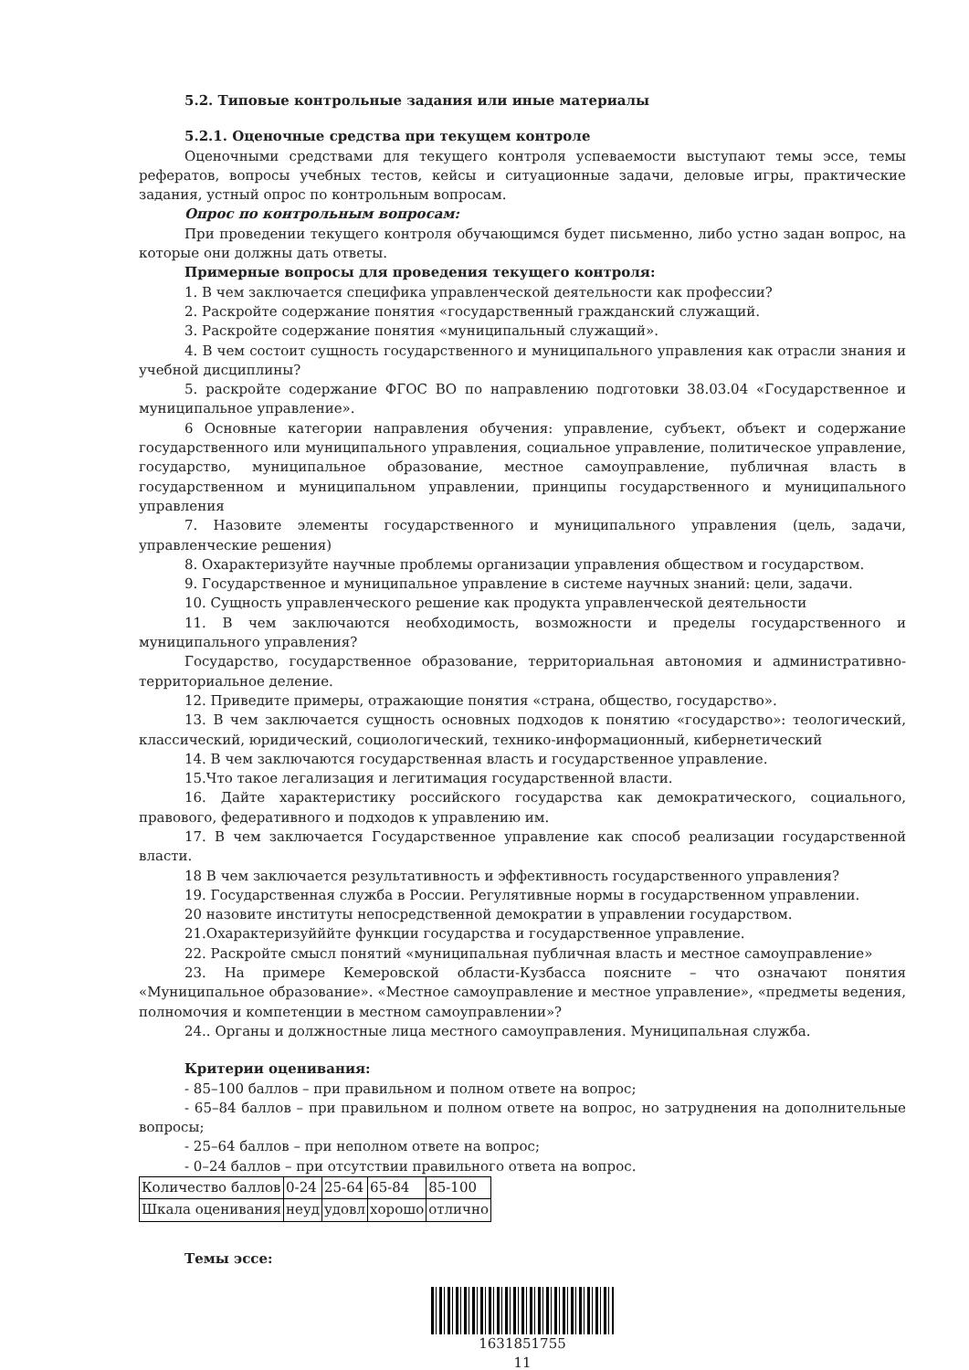5.2. Типовые контрольные задания или иные материалы
5.2.1. Оценочные средства при текущем контроле
Оценочными средствами для текущего контроля успеваемости выступают темы эссе, темы рефератов, вопросы учебных тестов, кейсы и ситуационные задачи, деловые игры, практические задания, устный опрос по контрольным вопросам.
Опрос по контрольным вопросам:
При проведении текущего контроля обучающимся будет письменно, либо устно задан вопрос, на которые они должны дать ответы.
Примерные вопросы для проведения текущего контроля:
1. В чем заключается специфика управленческой деятельности как профессии?
2. Раскройте содержание понятия «государственный гражданский служащий.
3. Раскройте содержание понятия «муниципальный служащий».
4. В чем состоит сущность государственного и муниципального управления как отрасли знания и учебной дисциплины?
5. раскройте содержание ФГОС ВО по направлению подготовки 38.03.04 «Государственное и муниципальное управление».
6 Основные категории направления обучения: управление, субъект, объект и содержание государственного или муниципального управления, социальное управление, политическое управление, государство, муниципальное образование, местное самоуправление, публичная власть в государственном и муниципальном управлении, принципы государственного и муниципального управления
7. Назовите элементы государственного и муниципального управления (цель, задачи, управленческие решения)
8. Охарактеризуйте научные проблемы организации управления обществом и государством.
9. Государственное и муниципальное управление в системе научных знаний: цели, задачи.
10. Сущность управленческого решение как продукта управленческой деятельности
11. В чем заключаются необходимость, возможности и пределы государственного и муниципального управления?
Государство, государственное образование, территориальная автономия и административно-территориальное деление.
12. Приведите примеры, отражающие понятия «страна, общество, государство».
13. В чем заключается сущность основных подходов к понятию «государство»: теологический, классический, юридический, социологический, технико-информационный, кибернетический
14. В чем заключаются государственная власть и государственное управление.
15.Что такое легализация и легитимация государственной власти.
16. Дайте характеристику российского государства как демократического, социального, правового, федеративного и подходов к управлению им.
17. В чем заключается Государственное управление как способ реализации государственной власти.
18 В чем заключается результативность и эффективность государственного управления?
19. Государственная служба в России. Регулятивные нормы в государственном управлении.
20 назовите институты непосредственной демократии в управлении государством.
21.Охарактеризуйййте функции государства и государственное управление.
22. Раскройте смысл понятий «муниципальная публичная власть и местное самоуправление»
23. На примере Кемеровской области-Кузбасса поясните – что означают понятия «Муниципальное образование». «Местное самоуправление и местное управление», «предметы ведения, полномочия и компетенции в местном самоуправлении»?
24.. Органы и должностные лица местного самоуправления. Муниципальная служба.
Критерии оценивания:
- 85–100 баллов – при правильном и полном ответе на вопрос;
- 65–84 баллов – при правильном и полном ответе на вопрос, но затруднения на дополнительные вопросы;
- 25–64 баллов – при неполном ответе на вопрос;
- 0–24 баллов – при отсутствии правильного ответа на вопрос.
| Количество баллов | 0-24 | 25-64 | 65-84 | 85-100 |
| Шкала оценивания | неуд | удовл | хорошо | отлично |
Темы эссе:
1631851755
11